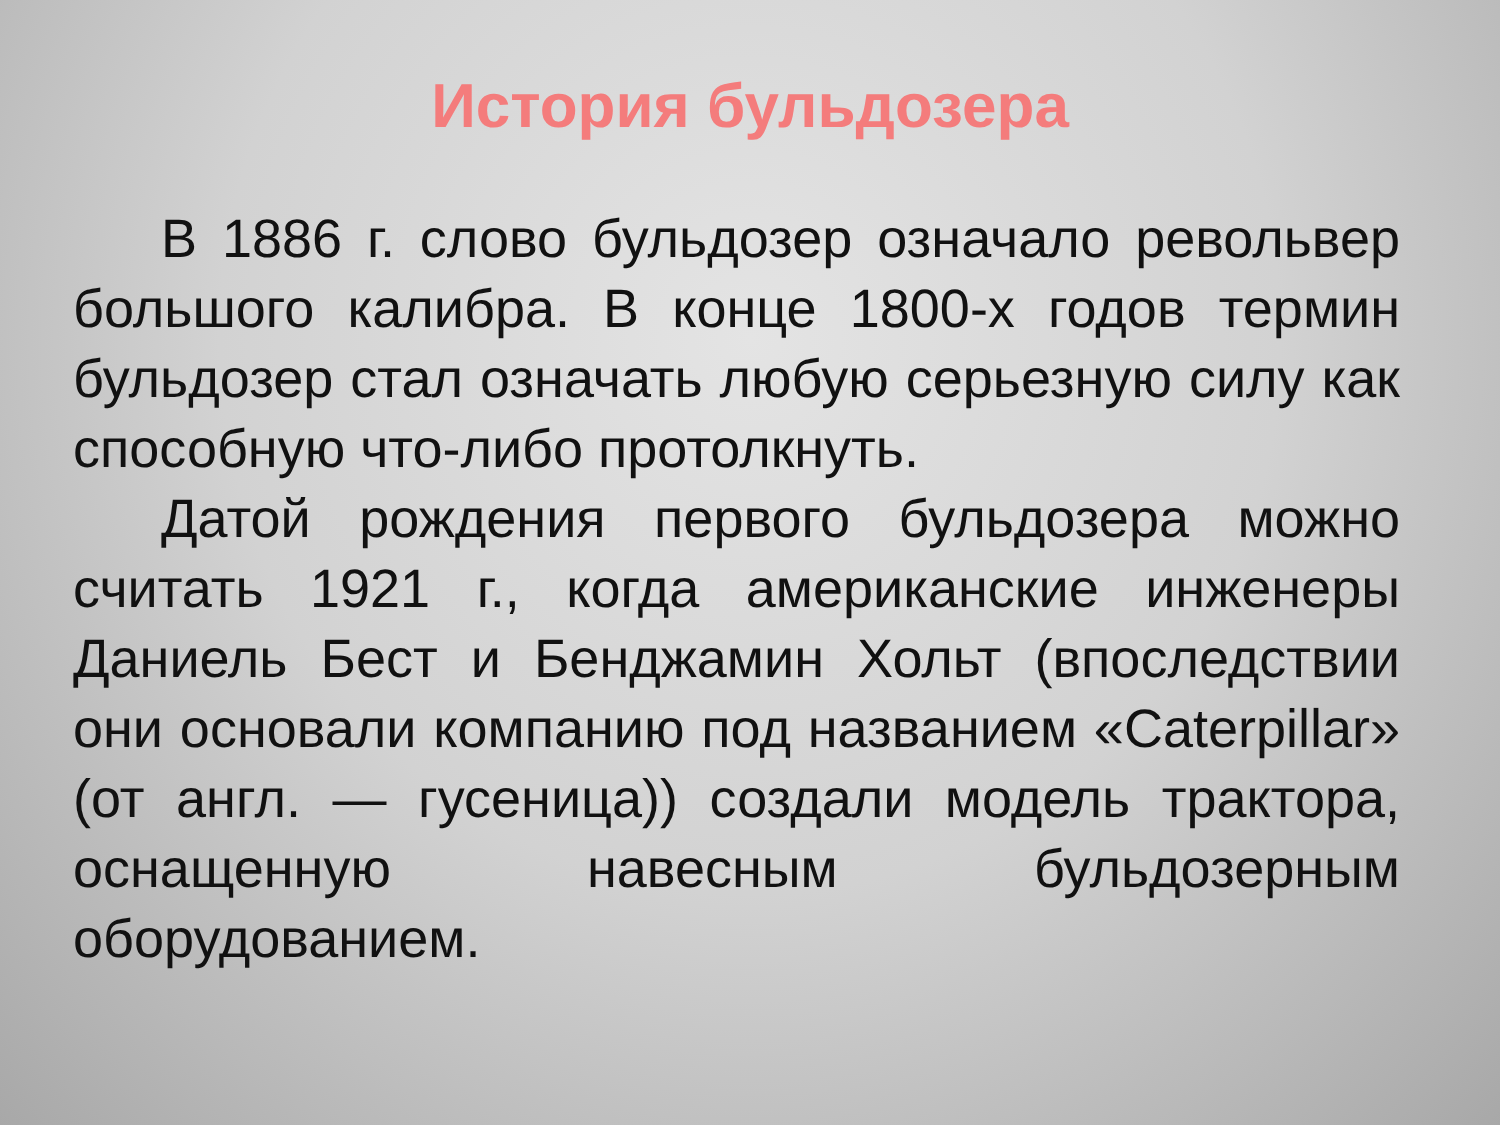История бульдозера
В 1886 г. слово бульдозер означало револьвер большого калибра. В конце 1800-х годов термин бульдозер стал означать любую серьезную силу как способную что-либо протолкнуть.
Датой рождения первого бульдозера можно считать 1921 г., когда американские инженеры Даниель Бест и Бенджамин Хольт (впоследствии они основали компанию под названием «Caterpillar» (от англ. — гусеница)) создали модель трактора, оснащенную навесным бульдозерным оборудованием.